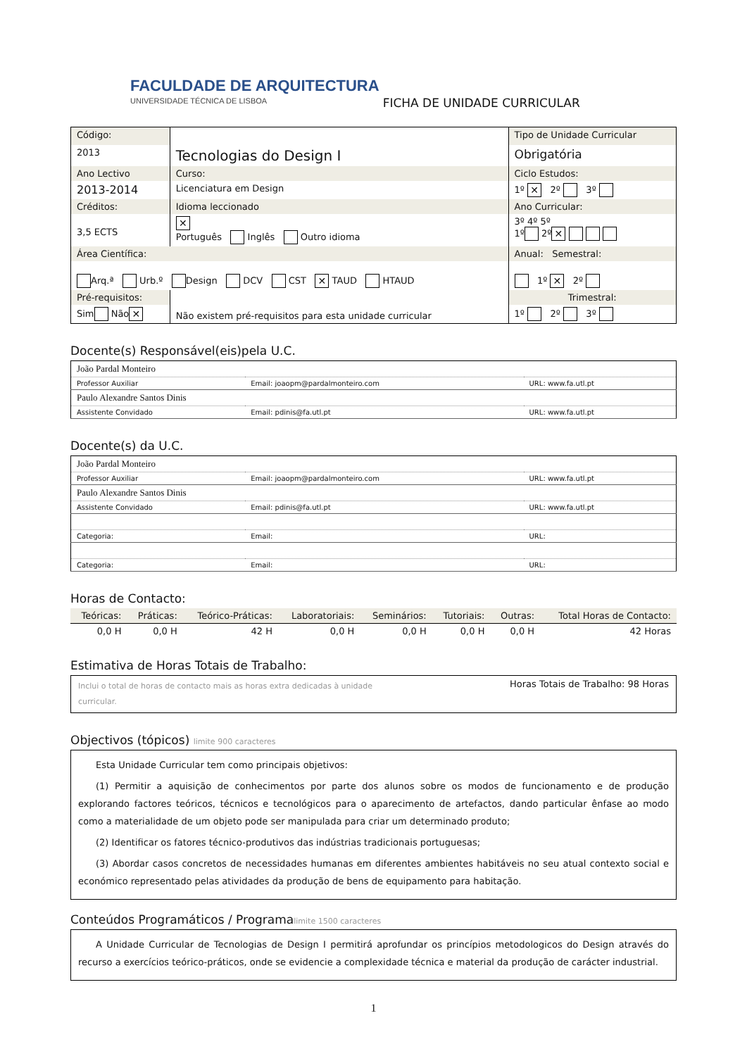FACULDADE DE ARQUITECTURA
UNIVERSIDADE TÉCNICA DE LISBOA
FICHA DE UNIDADE CURRICULAR
| Código: | Tecnologias do Design I | Tipo de Unidade Curricular |
| 2013 | | Obrigatória |
| Ano Lectivo | Curso: | Ciclo Estudos: |
| 2013-2014 | Licenciatura em Design | 1º ✕ 2º 3º |
| Créditos: | Idioma leccionado | Ano Curricular: |
| 3,5 ECTS | ✕ Português Inglês Outro idioma | 3º 4º 5º 1º 2º ✕ |
| Área Científica: | | Anual: Semestral: |
| Arq.ª Urb.º Design DCV CST ✕ TAUD HTAUD | | 1º ✕ 2º |
| Pré-requisitos: | Não existem pré-requisitos para esta unidade curricular | Trimestral: |
| Sim Não ✕ | | 1º 2º 3º |
Docente(s) Responsável(eis)pela U.C.
| João Pardal Monteiro | | |
| Professor Auxiliar | Email: joaopm@pardalmonteiro.com | URL: www.fa.utl.pt |
| Paulo Alexandre Santos Dinis | | |
| Assistente Convidado | Email: pdinis@fa.utl.pt | URL: www.fa.utl.pt |
Docente(s) da U.C.
| João Pardal Monteiro | | |
| Professor Auxiliar | Email: joaopm@pardalmonteiro.com | URL: www.fa.utl.pt |
| Paulo Alexandre Santos Dinis | | |
| Assistente Convidado | Email: pdinis@fa.utl.pt | URL: www.fa.utl.pt |
| Categoria: | Email: | URL: |
| Categoria: | Email: | URL: |
Horas de Contacto:
| Teóricas: | Práticas: | Teórico-Práticas: | Laboratoriais: | Seminários: | Tutoriais: | Outras: | Total Horas de Contacto: |
| --- | --- | --- | --- | --- | --- | --- | --- |
| 0,0 H | 0,0 H | 42 H | 0,0 H | 0,0 H | 0,0 H | 0,0 H | 42 Horas |
Estimativa de Horas Totais de Trabalho:
Inclui o total de horas de contacto mais as horas extra dedicadas à unidade curricular. Horas Totais de Trabalho: 98 Horas
Objectivos (tópicos) limite 900 caracteres
Esta Unidade Curricular tem como principais objetivos:
(1) Permitir a aquisição de conhecimentos por parte dos alunos sobre os modos de funcionamento e de produção explorando factores teóricos, técnicos e tecnológicos para o aparecimento de artefactos, dando particular ênfase ao modo como a materialidade de um objeto pode ser manipulada para criar um determinado produto;
(2) Identificar os fatores técnico-produtivos das indústrias tradicionais portuguesas;
(3) Abordar casos concretos de necessidades humanas em diferentes ambientes habitáveis no seu atual contexto social e económico representado pelas atividades da produção de bens de equipamento para habitação.
Conteúdos Programáticos / Programalimite 1500 caracteres
A Unidade Curricular de Tecnologias de Design I permitirá aprofundar os princípios metodologicos do Design através do recurso a exercícios teórico-práticos, onde se evidencie a complexidade técnica e material da produção de carácter industrial.
1